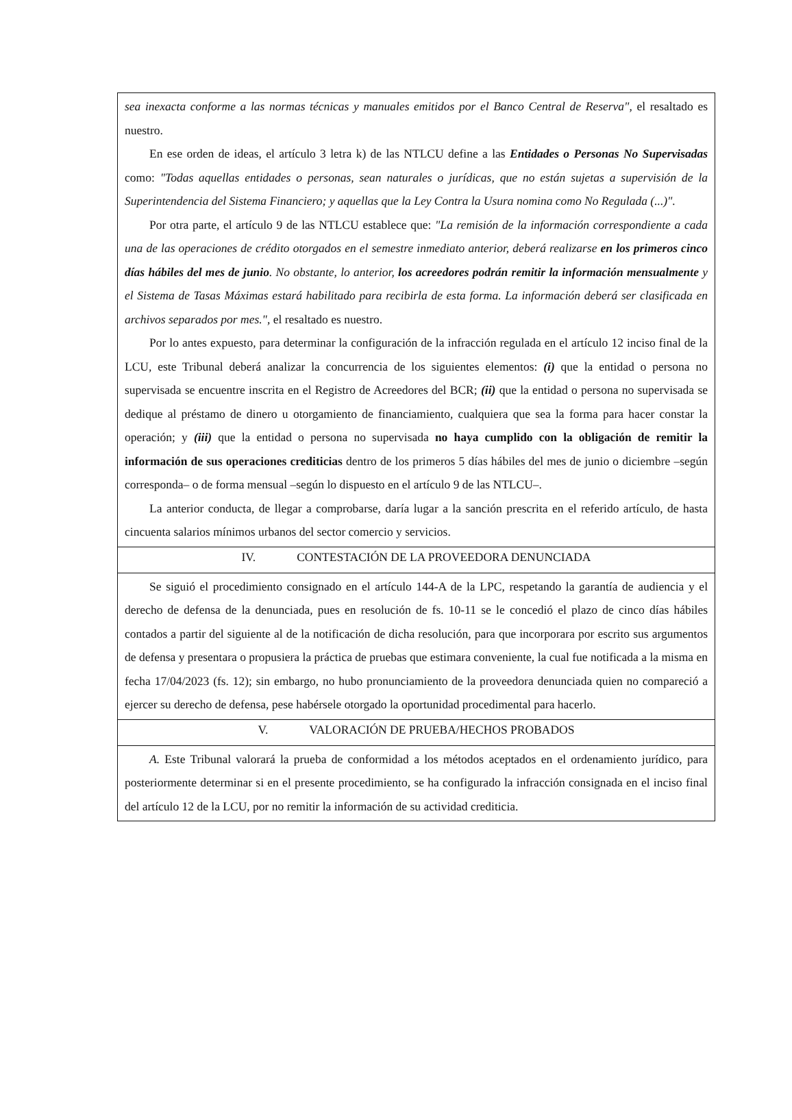sea inexacta conforme a las normas técnicas y manuales emitidos por el Banco Central de Reserva", el resaltado es nuestro.
En ese orden de ideas, el artículo 3 letra k) de las NTLCU define a las Entidades o Personas No Supervisadas como: "Todas aquellas entidades o personas, sean naturales o jurídicas, que no están sujetas a supervisión de la Superintendencia del Sistema Financiero; y aquellas que la Ley Contra la Usura nomina como No Regulada (...)".
Por otra parte, el artículo 9 de las NTLCU establece que: "La remisión de la información correspondiente a cada una de las operaciones de crédito otorgados en el semestre inmediato anterior, deberá realizarse en los primeros cinco días hábiles del mes de junio. No obstante, lo anterior, los acreedores podrán remitir la información mensualmente y el Sistema de Tasas Máximas estará habilitado para recibirla de esta forma. La información deberá ser clasificada en archivos separados por mes.", el resaltado es nuestro.
Por lo antes expuesto, para determinar la configuración de la infracción regulada en el artículo 12 inciso final de la LCU, este Tribunal deberá analizar la concurrencia de los siguientes elementos: (i) que la entidad o persona no supervisada se encuentre inscrita en el Registro de Acreedores del BCR; (ii) que la entidad o persona no supervisada se dedique al préstamo de dinero u otorgamiento de financiamiento, cualquiera que sea la forma para hacer constar la operación; y (iii) que la entidad o persona no supervisada no haya cumplido con la obligación de remitir la información de sus operaciones crediticias dentro de los primeros 5 días hábiles del mes de junio o diciembre –según corresponda– o de forma mensual –según lo dispuesto en el artículo 9 de las NTLCU–.
La anterior conducta, de llegar a comprobarse, daría lugar a la sanción prescrita en el referido artículo, de hasta cincuenta salarios mínimos urbanos del sector comercio y servicios.
IV. CONTESTACIÓN DE LA PROVEEDORA DENUNCIADA
Se siguió el procedimiento consignado en el artículo 144-A de la LPC, respetando la garantía de audiencia y el derecho de defensa de la denunciada, pues en resolución de fs. 10-11 se le concedió el plazo de cinco días hábiles contados a partir del siguiente al de la notificación de dicha resolución, para que incorporara por escrito sus argumentos de defensa y presentara o propusiera la práctica de pruebas que estimara conveniente, la cual fue notificada a la misma en fecha 17/04/2023 (fs. 12); sin embargo, no hubo pronunciamiento de la proveedora denunciada quien no compareció a ejercer su derecho de defensa, pese habérsele otorgado la oportunidad procedimental para hacerlo.
V. VALORACIÓN DE PRUEBA/HECHOS PROBADOS
A. Este Tribunal valorará la prueba de conformidad a los métodos aceptados en el ordenamiento jurídico, para posteriormente determinar si en el presente procedimiento, se ha configurado la infracción consignada en el inciso final del artículo 12 de la LCU, por no remitir la información de su actividad crediticia.